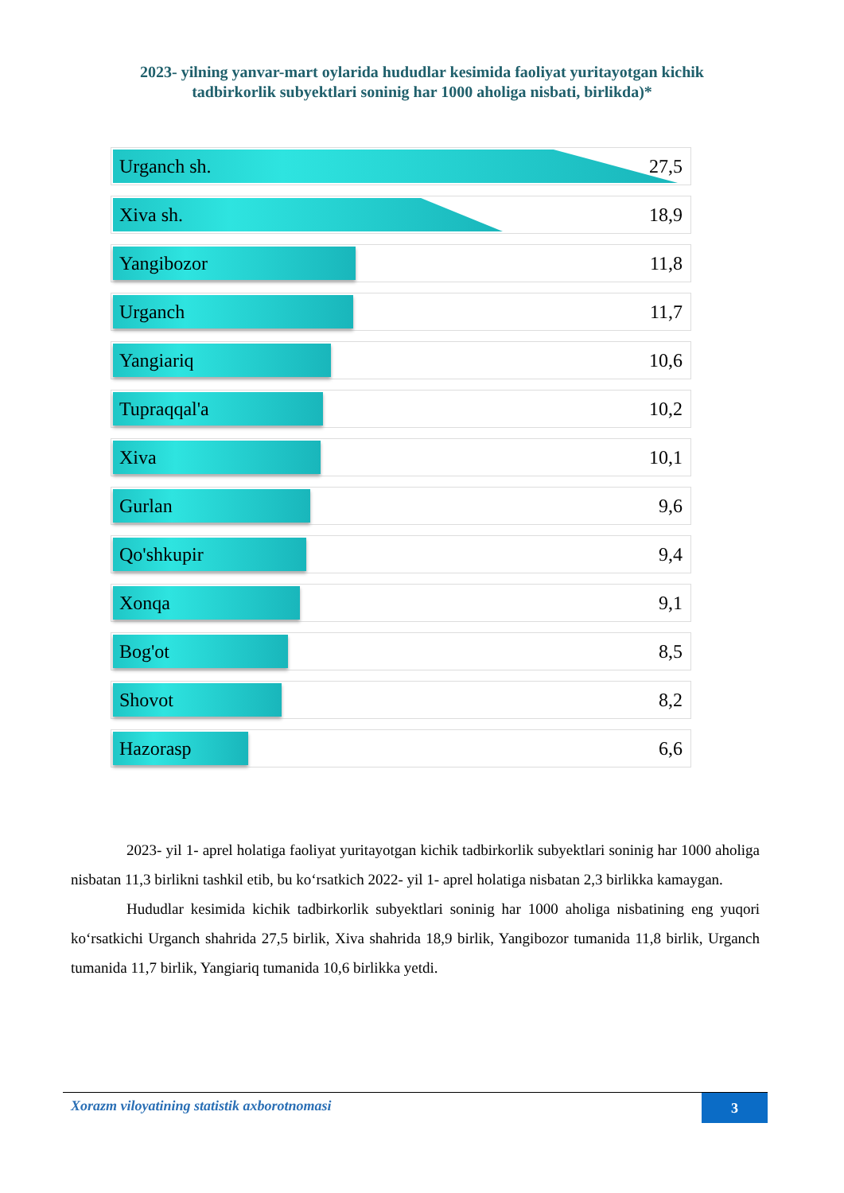2023- yilning yanvar-mart oylarida hududlar kesimida faoliyat yuritayotgan kichik
tadbirkorlik subyektlari soninig har 1000 aholiga nisbati, birlikda)*
Urganch sh.
27,5
Xiva sh.
18,9
Yangibozor
11,8
Urganch
11,7
Yangiariq
10,6
Tupraqqal'a
10,2
Xiva
10,1
Gurlan
9,6
Qo'shkupir
9,4
Xonqa
9,1
Bog'ot
8,5
Shovot
8,2
Hazorasp
6,6
2023- yil 1- aprel holatiga faoliyat yuritayotgan kichik tadbirkorlik subyektlari soninig har 1000 aholiga nisbatan 11,3 birlikni tashkil etib, bu ko‘rsatkich 2022- yil 1- aprel holatiga nisbatan 2,3 birlikka kamaygan.
Hududlar kesimida kichik tadbirkorlik subyektlari soninig har 1000 aholiga nisbatining eng yuqori ko‘rsatkichi Urganch shahrida 27,5 birlik, Xiva shahrida 18,9 birlik, Yangibozor tumanida 11,8 birlik, Urganch tumanida 11,7 birlik, Yangiariq tumanida 10,6 birlikka yetdi.
Xorazm viloyatining statistik axborotnomasi
3